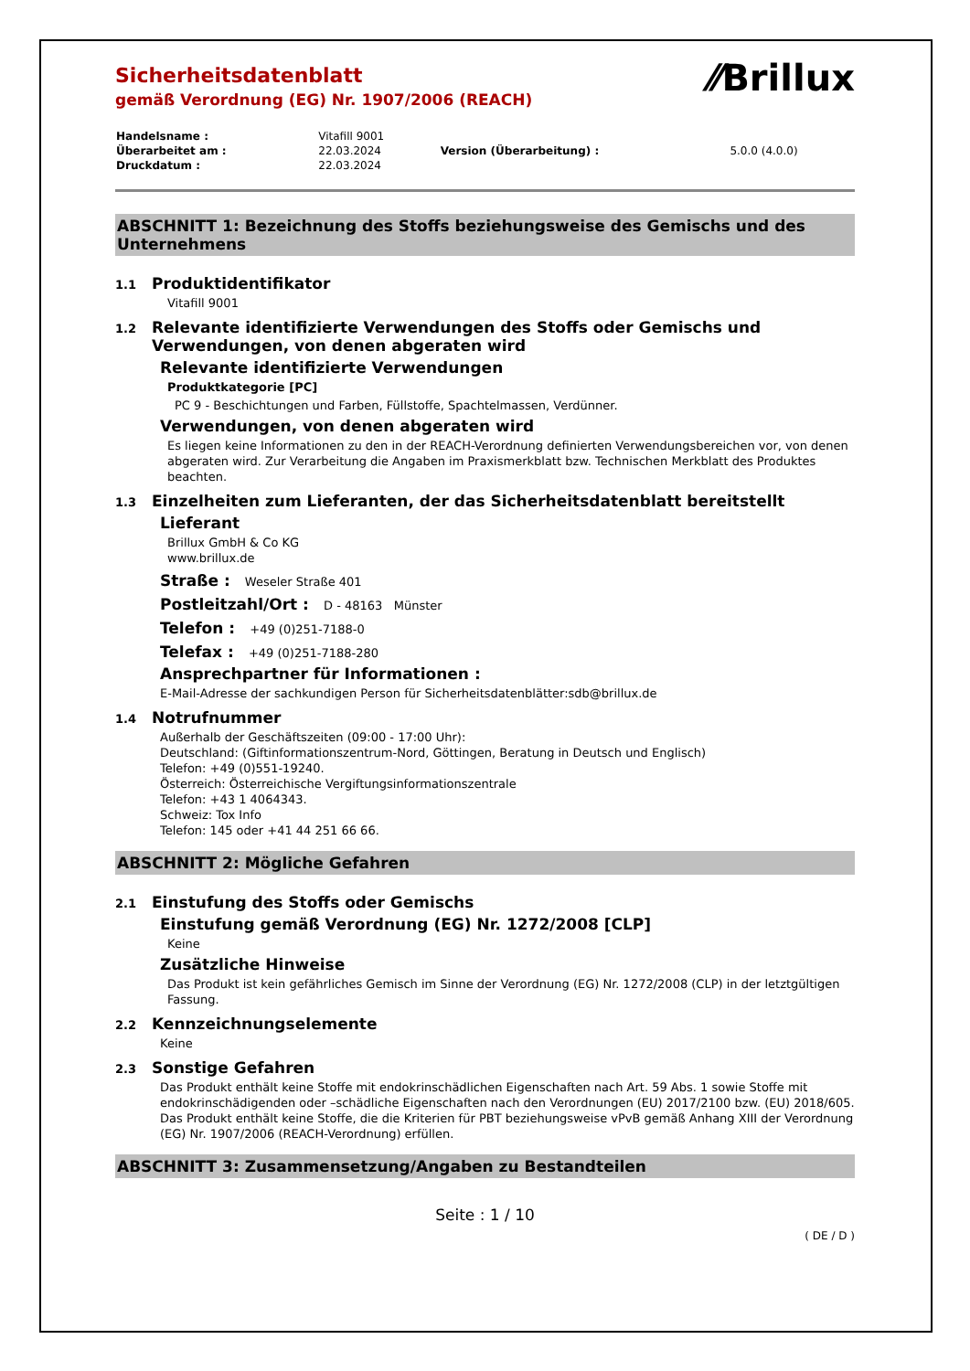⁄⁄Brillux
Sicherheitsdatenblatt
gemäß Verordnung (EG) Nr. 1907/2006 (REACH)
| Handelsname : | Vitafill 9001 | | |
| Überarbeitet am : | 22.03.2024 | Version (Überarbeitung) : | 5.0.0 (4.0.0) |
| Druckdatum : | 22.03.2024 | | |
ABSCHNITT 1: Bezeichnung des Stoffs beziehungsweise des Gemischs und des Unternehmens
1.1 Produktidentifikator
Vitafill 9001
1.2 Relevante identifizierte Verwendungen des Stoffs oder Gemischs und Verwendungen, von denen abgeraten wird
Relevante identifizierte Verwendungen
Produktkategorie [PC]
PC 9 - Beschichtungen und Farben, Füllstoffe, Spachtelmassen, Verdünner.
Verwendungen, von denen abgeraten wird
Es liegen keine Informationen zu den in der REACH-Verordnung definierten Verwendungsbereichen vor, von denen abgeraten wird. Zur Verarbeitung die Angaben im Praxismerkblatt bzw. Technischen Merkblatt des Produktes beachten.
1.3 Einzelheiten zum Lieferanten, der das Sicherheitsdatenblatt bereitstellt
Lieferant
Brillux GmbH & Co KG
www.brillux.de
Straße : Weseler Straße 401
Postleitzahl/Ort : D - 48163 Münster
Telefon : +49 (0)251-7188-0
Telefax : +49 (0)251-7188-280
Ansprechpartner für Informationen :
E-Mail-Adresse der sachkundigen Person für Sicherheitsdatenblätter:sdb@brillux.de
1.4 Notrufnummer
Außerhalb der Geschäftszeiten (09:00 - 17:00 Uhr):
Deutschland: (Giftinformationszentrum-Nord, Göttingen, Beratung in Deutsch und Englisch)
Telefon: +49 (0)551-19240.
Österreich: Österreichische Vergiftungsinformationszentrale
Telefon: +43 1 4064343.
Schweiz: Tox Info
Telefon: 145 oder +41 44 251 66 66.
ABSCHNITT 2: Mögliche Gefahren
2.1 Einstufung des Stoffs oder Gemischs
Einstufung gemäß Verordnung (EG) Nr. 1272/2008 [CLP]
Keine
Zusätzliche Hinweise
Das Produkt ist kein gefährliches Gemisch im Sinne der Verordnung (EG) Nr. 1272/2008 (CLP) in der letztgültigen Fassung.
2.2 Kennzeichnungselemente
Keine
2.3 Sonstige Gefahren
Das Produkt enthält keine Stoffe mit endokrinschädlichen Eigenschaften nach Art. 59 Abs. 1 sowie Stoffe mit endokrinschädigenden oder –schädliche Eigenschaften nach den Verordnungen (EU) 2017/2100 bzw. (EU) 2018/605. Das Produkt enthält keine Stoffe, die die Kriterien für PBT beziehungsweise vPvB gemäß Anhang XIII der Verordnung (EG) Nr. 1907/2006 (REACH-Verordnung) erfüllen.
ABSCHNITT 3: Zusammensetzung/Angaben zu Bestandteilen
Seite : 1 / 10
( DE / D )